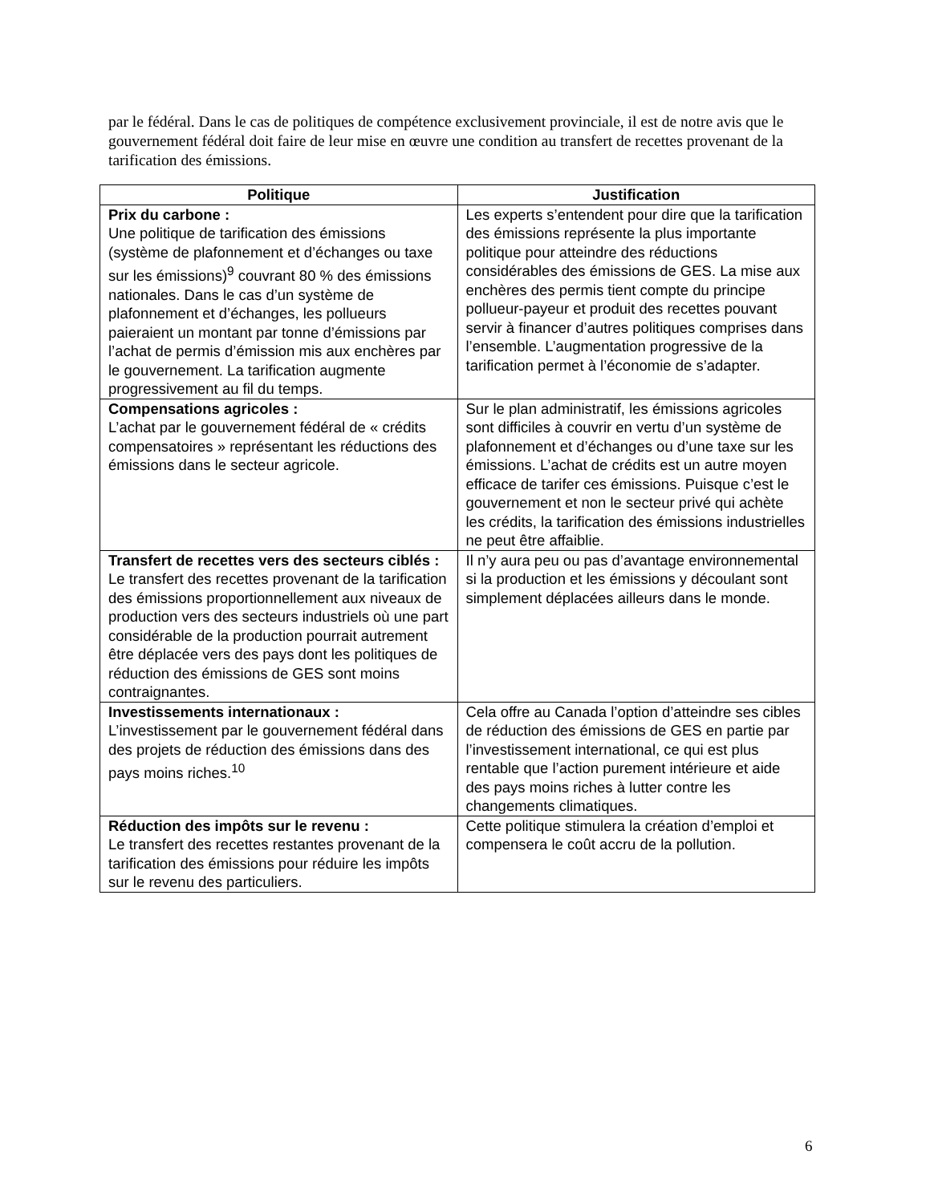par le fédéral. Dans le cas de politiques de compétence exclusivement provinciale, il est de notre avis que le gouvernement fédéral doit faire de leur mise en œuvre une condition au transfert de recettes provenant de la tarification des émissions.
| Politique | Justification |
| --- | --- |
| Prix du carbone : Une politique de tarification des émissions (système de plafonnement et d’échanges ou taxe sur les émissions)<sup>9</sup> couvrant 80 % des émissions nationales. Dans le cas d’un système de plafonnement et d’échanges, les pollueurs paieraient un montant par tonne d’émissions par l’achat de permis d’émission mis aux enchères par le gouvernement. La tarification augmente progressivement au fil du temps. | Les experts s’entendent pour dire que la tarification des émissions représente la plus importante politique pour atteindre des réductions considérables des émissions de GES. La mise aux enchères des permis tient compte du principe pollueur-payeur et produit des recettes pouvant servir à financer d’autres politiques comprises dans l’ensemble. L’augmentation progressive de la tarification permet à l’économie de s’adapter. |
| Compensations agricoles : L’achat par le gouvernement fédéral de « crédits compensatoires » représentant les réductions des émissions dans le secteur agricole. | Sur le plan administratif, les émissions agricoles sont difficiles à couvrir en vertu d’un système de plafonnement et d’échanges ou d’une taxe sur les émissions. L’achat de crédits est un autre moyen efficace de tarifer ces émissions. Puisque c’est le gouvernement et non le secteur privé qui achète les crédits, la tarification des émissions industrielles ne peut être affaiblie. |
| Transfert de recettes vers des secteurs ciblés : Le transfert des recettes provenant de la tarification des émissions proportionnellement aux niveaux de production vers des secteurs industriels où une part considérable de la production pourrait autrement être déplacée vers des pays dont les politiques de réduction des émissions de GES sont moins contraignantes. | Il n’y aura peu ou pas d’avantage environnemental si la production et les émissions y découlant sont simplement déplacées ailleurs dans le monde. |
| Investissements internationaux : L’investissement par le gouvernement fédéral dans des projets de réduction des émissions dans des pays moins riches.<sup>10</sup> | Cela offre au Canada l’option d’atteindre ses cibles de réduction des émissions de GES en partie par l’investissement international, ce qui est plus rentable que l’action purement intérieure et aide des pays moins riches à lutter contre les changements climatiques. |
| Réduction des impôts sur le revenu : Le transfert des recettes restantes provenant de la tarification des émissions pour réduire les impôts sur le revenu des particuliers. | Cette politique stimulera la création d’emploi et compensera le coût accru de la pollution. |
6